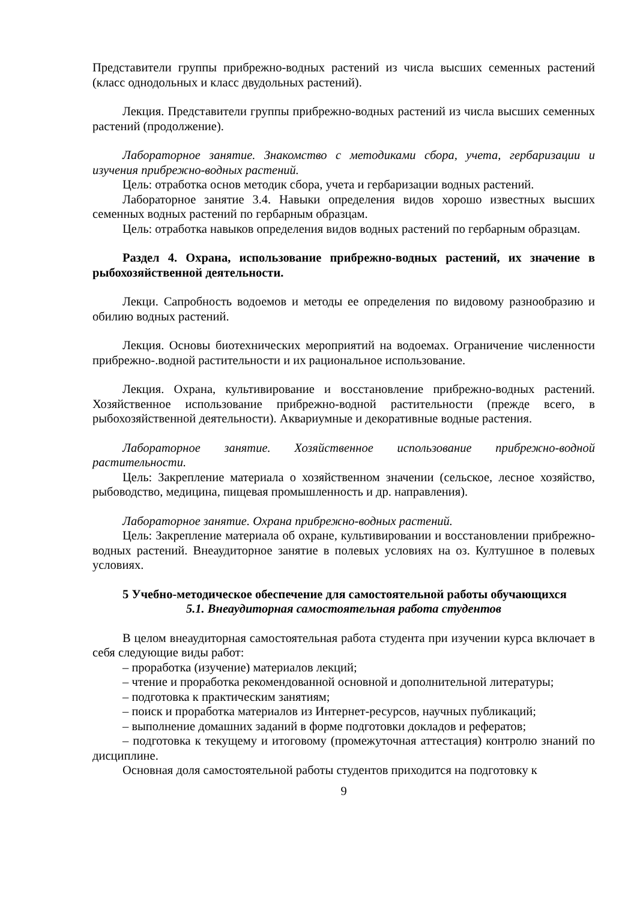Представители группы прибрежно-водных растений из числа высших семенных растений (класс однодольных и класс двудольных растений).
Лекция. Представители группы прибрежно-водных растений из числа высших семенных растений (продолжение).
Лабораторное занятие. Знакомство с методиками сбора, учета, гербаризации и изучения прибрежно-водных растений.
Цель: отработка основ методик сбора, учета и гербаризации водных растений.
Лабораторное занятие 3.4. Навыки определения видов хорошо известных высших семенных водных растений по гербарным образцам.
Цель: отработка навыков определения видов водных растений по гербарным образцам.
Раздел 4. Охрана, использование прибрежно-водных растений, их значение в рыбохозяйственной деятельности.
Лекци. Сапробность водоемов и методы ее определения по видовому разнообразию и обилию водных растений.
Лекция. Основы биотехнических мероприятий на водоемах. Ограничение численности прибрежно-.водной растительности и их рациональное использование.
Лекция. Охрана, культивирование и восстановление прибрежно-водных растений. Хозяйственное использование прибрежно-водной растительности (прежде всего, в рыбохозяйственной деятельности). Аквариумные и декоративные водные растения.
Лабораторное занятие. Хозяйственное использование прибрежно-водной растительности.
Цель: Закрепление материала о хозяйственном значении (сельское, лесное хозяйство, рыбоводство, медицина, пищевая промышленность и др. направления).
Лабораторное занятие. Охрана прибрежно-водных растений.
Цель: Закрепление материала об охране, культивировании и восстановлении прибрежно-водных растений. Внеаудиторное занятие в полевых условиях на оз. Култушное в полевых условиях.
5 Учебно-методическое обеспечение для самостоятельной работы обучающихся
5.1. Внеаудиторная самостоятельная работа студентов
В целом внеаудиторная самостоятельная работа студента при изучении курса включает в себя следующие виды работ:
– проработка (изучение) материалов лекций;
– чтение и проработка рекомендованной основной и дополнительной литературы;
– подготовка к практическим занятиям;
– поиск и проработка материалов из Интернет-ресурсов, научных публикаций;
– выполнение домашних заданий в форме подготовки докладов и рефератов;
– подготовка к текущему и итоговому (промежуточная аттестация) контролю знаний по дисциплине.
Основная доля самостоятельной работы студентов приходится на подготовку к
9